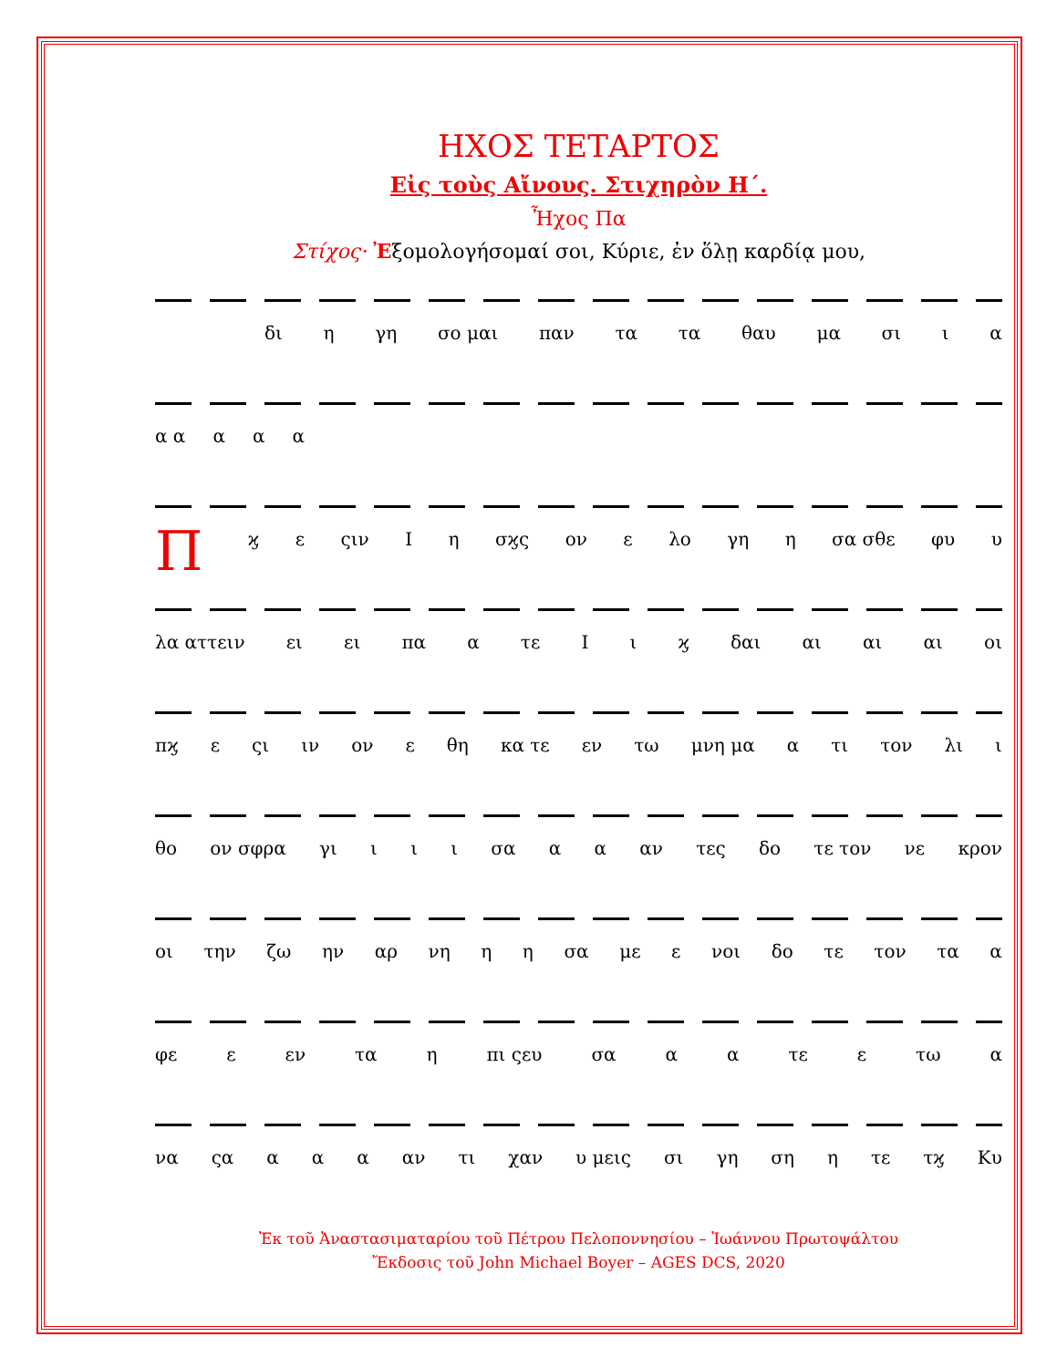ΗΧΟΣ ΤΕΤΑΡΤΟΣ
Εἰς τοὺς Αἴνους. Στιχηρὸν Η΄.
Ἦχος Πα
Στίχος· Ἐξομολογήσομαί σοι, Κύριε, ἐν ὅλῃ καρδίᾳ μου,
δι η γη σο μαι παν τα τα θαυ μα σι ι α
α α α α α
Πϗ ε ςιν Ι η σϗς ον ε λο γη η σα σθε φυ υ
λα αττειν ει ει πα α τε Ι ι ϗ δαι αι αι αι οι
πϗ ε ςι ιν ον ε θη κα τε εν τω μνη μα α τι τον λι ι
θο ον σφρα γι ι ι ι σα α α αν τες δο τε τον νε κρον
οι την ζω ην αρ νη η η σα με ε νοι δο τε τον τα α
φε ε εν τα η πι ςευ σα α α τε ε τω α
να ςα α α α αν τι χαν υ μεις σι γη ση η τε τϗ Κυ
Ἐκ τοῦ Ἀναστασιματαρίου τοῦ Πέτρου Πελοποννησίου – Ἰωάννου Πρωτοψάλτου
Ἔκδοσις τοῦ John Michael Boyer – AGES DCS, 2020